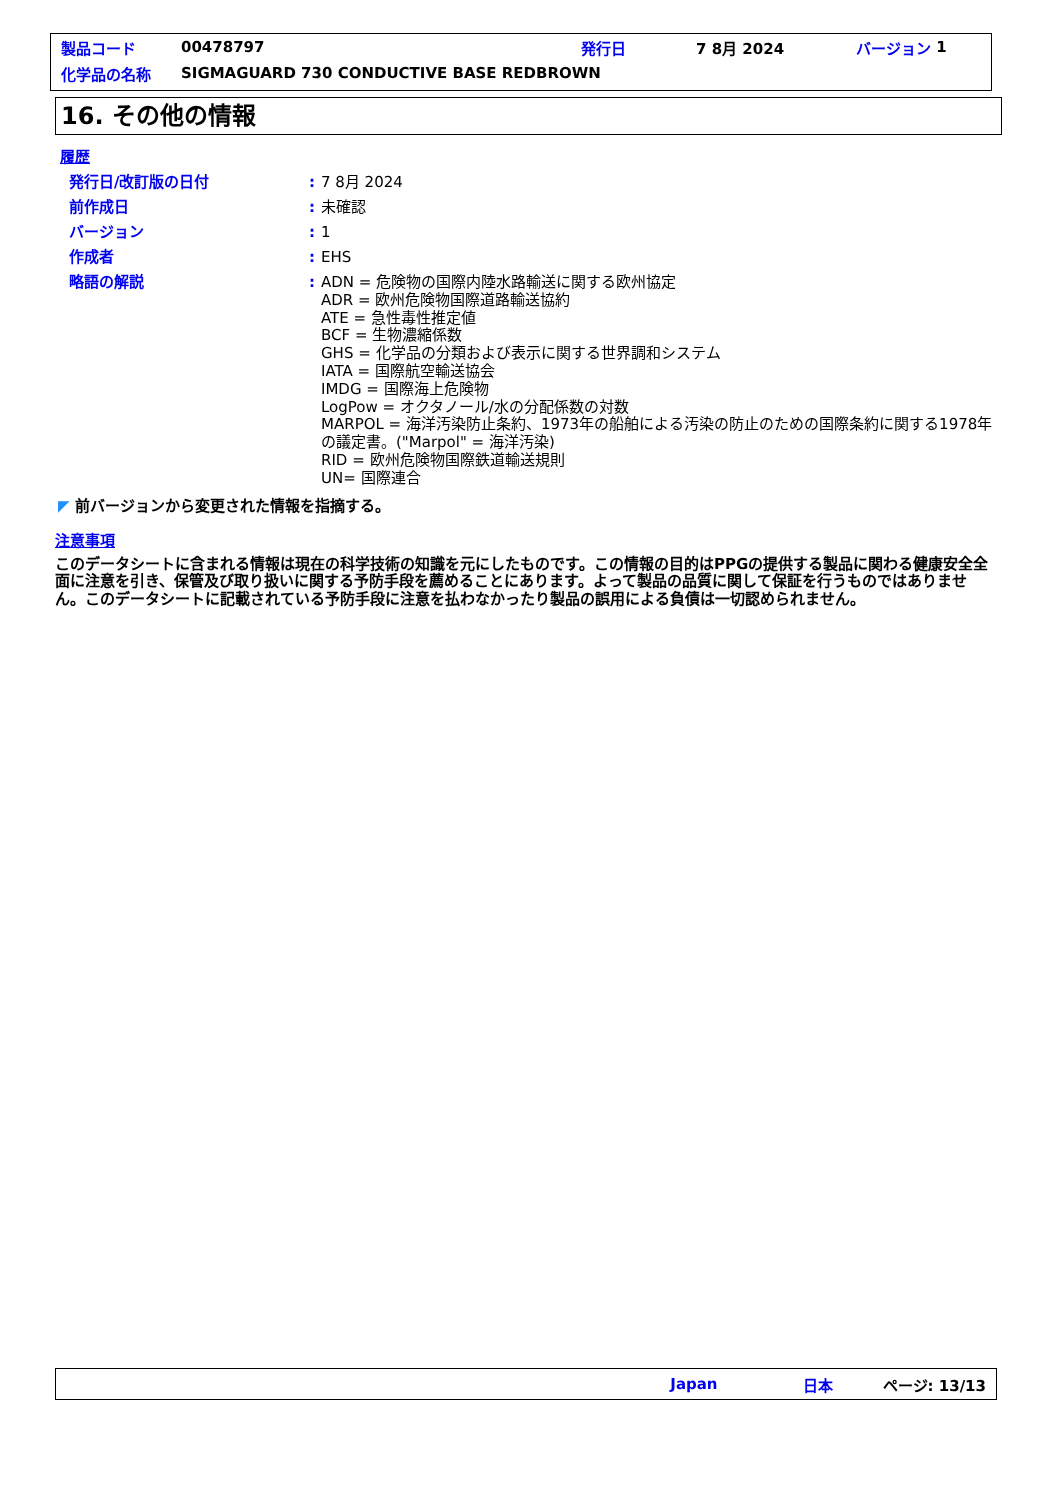製品コード 00478797 発行日 7 8月 2024 バージョン 1
化学品の名称 SIGMAGUARD 730 CONDUCTIVE BASE REDBROWN
16. その他の情報
履歴
発行日/改訂版の日付: 7 8月 2024
前作成日: 未確認
バージョン: 1
作成者: EHS
略語の解説:
ADN = 危険物の国際内陸水路輸送に関する欧州協定
ADR = 欧州危険物国際道路輸送協約
ATE = 急性毒性推定値
BCF = 生物濃縮係数
GHS = 化学品の分類および表示に関する世界調和システム
IATA = 国際航空輸送協会
IMDG = 国際海上危険物
LogPow = オクタノール/水の分配係数の対数
MARPOL = 海洋汚染防止条約、1973年の船舶による汚染の防止のための国際条約に関する1978年の議定書。("Marpol" = 海洋汚染)
RID = 欧州危険物国際鉄道輸送規則
UN= 国際連合
◤ 前バージョンから変更された情報を指摘する。
注意事項
このデータシートに含まれる情報は現在の科学技術の知識を元にしたものです。この情報の目的はPPGの提供する製品に関わる健康安全全面に注意を引き、保管及び取り扱いに関する予防手段を薦めることにあります。よって製品の品質に関して保証を行うものではありません。このデータシートに記載されている予防手段に注意を払わなかったり製品の誤用による負債は一切認められません。
Japan 日本 ページ: 13/13